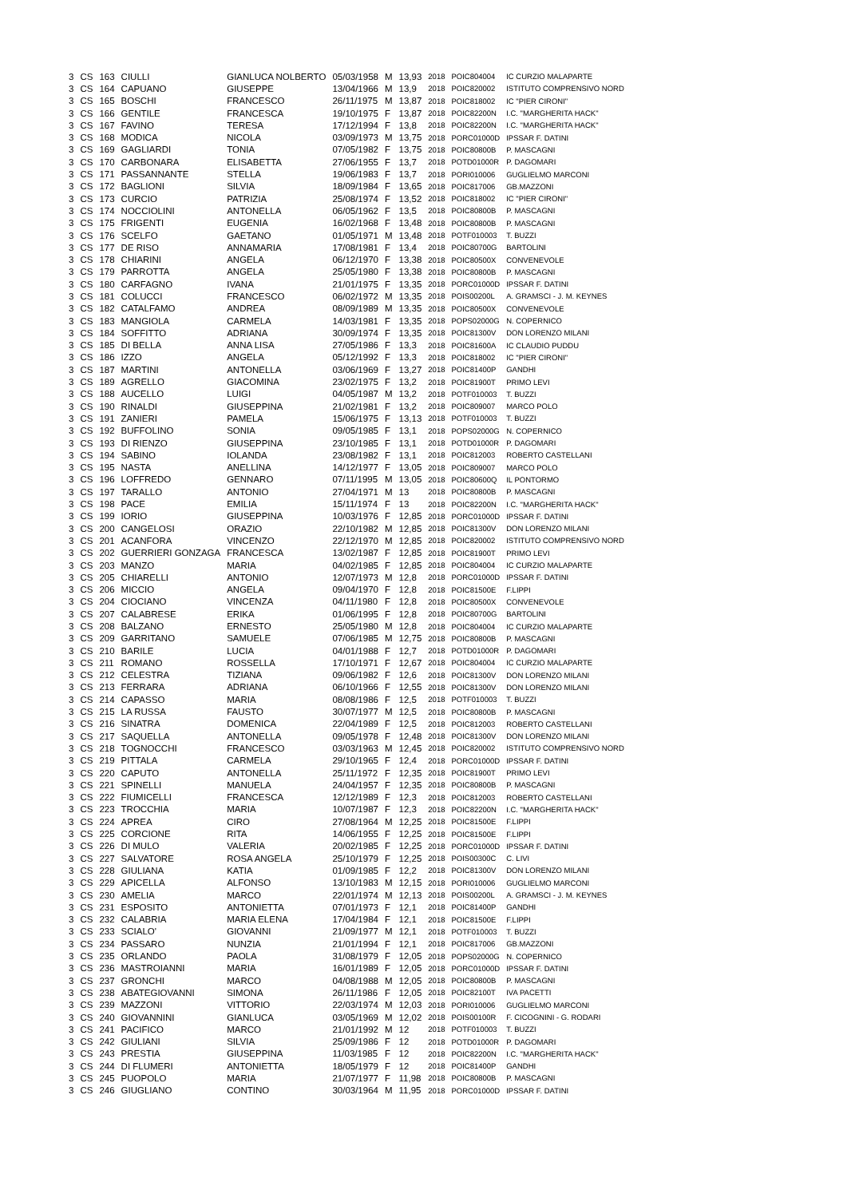| 3 | CS | 163 | CIULLI | GIANLUCA NOLBERTO | 05/03/1958 | M | 13,93 | 2018 | POIC804004 | IC CURZIO MALAPARTE |
| 3 | CS | 164 | CAPUANO | GIUSEPPE | 13/04/1966 | M | 13,9 | 2018 | POIC820002 | ISTITUTO COMPRENSIVO NORD |
| 3 | CS | 165 | BOSCHI | FRANCESCO | 26/11/1975 | M | 13,87 | 2018 | POIC818002 | IC "PIER CIRONI" |
| 3 | CS | 166 | GENTILE | FRANCESCA | 19/10/1975 | F | 13,87 | 2018 | POIC82200N | I.C. "MARGHERITA HACK" |
| 3 | CS | 167 | FAVINO | TERESA | 17/12/1994 | F | 13,8 | 2018 | POIC82200N | I.C. "MARGHERITA HACK" |
| 3 | CS | 168 | MODICA | NICOLA | 03/09/1973 | M | 13,75 | 2018 | PORC01000D | IPSSAR F. DATINI |
| 3 | CS | 169 | GAGLIARDI | TONIA | 07/05/1982 | F | 13,75 | 2018 | POIC80800B | P. MASCAGNI |
| 3 | CS | 170 | CARBONARA | ELISABETTA | 27/06/1955 | F | 13,7 | 2018 | POTD01000R | P. DAGOMARI |
| 3 | CS | 171 | PASSANNANTE | STELLA | 19/06/1983 | F | 13,7 | 2018 | PORI010006 | GUGLIELMO MARCONI |
| 3 | CS | 172 | BAGLIONI | SILVIA | 18/09/1984 | F | 13,65 | 2018 | POIC817006 | GB.MAZZONI |
| 3 | CS | 173 | CURCIO | PATRIZIA | 25/08/1974 | F | 13,52 | 2018 | POIC818002 | IC "PIER CIRONI" |
| 3 | CS | 174 | NOCCIOLINI | ANTONELLA | 06/05/1962 | F | 13,5 | 2018 | POIC80800B | P. MASCAGNI |
| 3 | CS | 175 | FRIGENTI | EUGENIA | 16/02/1968 | F | 13,48 | 2018 | POIC80800B | P. MASCAGNI |
| 3 | CS | 176 | SCELFO | GAETANO | 01/05/1971 | M | 13,48 | 2018 | POTF010003 | T. BUZZI |
| 3 | CS | 177 | DE RISO | ANNAMARIA | 17/08/1981 | F | 13,4 | 2018 | POIC80700G | BARTOLINI |
| 3 | CS | 178 | CHIARINI | ANGELA | 06/12/1970 | F | 13,38 | 2018 | POIC80500X | CONVENEVOLE |
| 3 | CS | 179 | PARROTTA | ANGELA | 25/05/1980 | F | 13,38 | 2018 | POIC80800B | P. MASCAGNI |
| 3 | CS | 180 | CARFAGNO | IVANA | 21/01/1975 | F | 13,35 | 2018 | PORC01000D | IPSSAR F. DATINI |
| 3 | CS | 181 | COLUCCI | FRANCESCO | 06/02/1972 | M | 13,35 | 2018 | POIS00200L | A. GRAMSCI - J. M. KEYNES |
| 3 | CS | 182 | CATALFAMO | ANDREA | 08/09/1989 | M | 13,35 | 2018 | POIC80500X | CONVENEVOLE |
| 3 | CS | 183 | MANGIOLA | CARMELA | 14/03/1981 | F | 13,35 | 2018 | POPS02000G | N. COPERNICO |
| 3 | CS | 184 | SOFFITTO | ADRIANA | 30/09/1974 | F | 13,35 | 2018 | POIC81300V | DON LORENZO MILANI |
| 3 | CS | 185 | DI BELLA | ANNA LISA | 27/05/1986 | F | 13,3 | 2018 | POIC81600A | IC CLAUDIO PUDDU |
| 3 | CS | 186 | IZZO | ANGELA | 05/12/1992 | F | 13,3 | 2018 | POIC818002 | IC "PIER CIRONI" |
| 3 | CS | 187 | MARTINI | ANTONELLA | 03/06/1969 | F | 13,27 | 2018 | POIC81400P | GANDHI |
| 3 | CS | 189 | AGRELLO | GIACOMINA | 23/02/1975 | F | 13,2 | 2018 | POIC81900T | PRIMO LEVI |
| 3 | CS | 188 | AUCELLO | LUIGI | 04/05/1987 | M | 13,2 | 2018 | POTF010003 | T. BUZZI |
| 3 | CS | 190 | RINALDI | GIUSEPPINA | 21/02/1981 | F | 13,2 | 2018 | POIC809007 | MARCO POLO |
| 3 | CS | 191 | ZANIERI | PAMELA | 15/06/1975 | F | 13,13 | 2018 | POTF010003 | T. BUZZI |
| 3 | CS | 192 | BUFFOLINO | SONIA | 09/05/1985 | F | 13,1 | 2018 | POPS02000G | N. COPERNICO |
| 3 | CS | 193 | DI RIENZO | GIUSEPPINA | 23/10/1985 | F | 13,1 | 2018 | POTD01000R | P. DAGOMARI |
| 3 | CS | 194 | SABINO | IOLANDA | 23/08/1982 | F | 13,1 | 2018 | POIC812003 | ROBERTO CASTELLANI |
| 3 | CS | 195 | NASTA | ANELLINA | 14/12/1977 | F | 13,05 | 2018 | POIC809007 | MARCO POLO |
| 3 | CS | 196 | LOFFREDO | GENNARO | 07/11/1995 | M | 13,05 | 2018 | POIC80600Q | IL PONTORMO |
| 3 | CS | 197 | TARALLO | ANTONIO | 27/04/1971 | M | 13 | 2018 | POIC80800B | P. MASCAGNI |
| 3 | CS | 198 | PACE | EMILIA | 15/11/1974 | F | 13 | 2018 | POIC82200N | I.C. "MARGHERITA HACK" |
| 3 | CS | 199 | IORIO | GIUSEPPINA | 10/03/1976 | F | 12,85 | 2018 | PORC01000D | IPSSAR F. DATINI |
| 3 | CS | 200 | CANGELOSI | ORAZIO | 22/10/1982 | M | 12,85 | 2018 | POIC81300V | DON LORENZO MILANI |
| 3 | CS | 201 | ACANFORA | VINCENZO | 22/12/1970 | M | 12,85 | 2018 | POIC820002 | ISTITUTO COMPRENSIVO NORD |
| 3 | CS | 202 | GUERRIERI GONZAGA | FRANCESCA | 13/02/1987 | F | 12,85 | 2018 | POIC81900T | PRIMO LEVI |
| 3 | CS | 203 | MANZO | MARIA | 04/02/1985 | F | 12,85 | 2018 | POIC804004 | IC CURZIO MALAPARTE |
| 3 | CS | 205 | CHIARELLI | ANTONIO | 12/07/1973 | M | 12,8 | 2018 | PORC01000D | IPSSAR F. DATINI |
| 3 | CS | 206 | MICCIO | ANGELA | 09/04/1970 | F | 12,8 | 2018 | POIC81500E | F.LIPPI |
| 3 | CS | 204 | CIOCIANO | VINCENZA | 04/11/1980 | F | 12,8 | 2018 | POIC80500X | CONVENEVOLE |
| 3 | CS | 207 | CALABRESE | ERIKA | 01/06/1995 | F | 12,8 | 2018 | POIC80700G | BARTOLINI |
| 3 | CS | 208 | BALZANO | ERNESTO | 25/05/1980 | M | 12,8 | 2018 | POIC804004 | IC CURZIO MALAPARTE |
| 3 | CS | 209 | GARRITANO | SAMUELE | 07/06/1985 | M | 12,75 | 2018 | POIC80800B | P. MASCAGNI |
| 3 | CS | 210 | BARILE | LUCIA | 04/01/1988 | F | 12,7 | 2018 | POTD01000R | P. DAGOMARI |
| 3 | CS | 211 | ROMANO | ROSSELLA | 17/10/1971 | F | 12,67 | 2018 | POIC804004 | IC CURZIO MALAPARTE |
| 3 | CS | 212 | CELESTRA | TIZIANA | 09/06/1982 | F | 12,6 | 2018 | POIC81300V | DON LORENZO MILANI |
| 3 | CS | 213 | FERRARA | ADRIANA | 06/10/1966 | F | 12,55 | 2018 | POIC81300V | DON LORENZO MILANI |
| 3 | CS | 214 | CAPASSO | MARIA | 08/08/1986 | F | 12,5 | 2018 | POTF010003 | T. BUZZI |
| 3 | CS | 215 | LA RUSSA | FAUSTO | 30/07/1977 | M | 12,5 | 2018 | POIC80800B | P. MASCAGNI |
| 3 | CS | 216 | SINATRA | DOMENICA | 22/04/1989 | F | 12,5 | 2018 | POIC812003 | ROBERTO CASTELLANI |
| 3 | CS | 217 | SAQUELLA | ANTONELLA | 09/05/1978 | F | 12,48 | 2018 | POIC81300V | DON LORENZO MILANI |
| 3 | CS | 218 | TOGNOCCHI | FRANCESCO | 03/03/1963 | M | 12,45 | 2018 | POIC820002 | ISTITUTO COMPRENSIVO NORD |
| 3 | CS | 219 | PITTALA | CARMELA | 29/10/1965 | F | 12,4 | 2018 | PORC01000D | IPSSAR F. DATINI |
| 3 | CS | 220 | CAPUTO | ANTONELLA | 25/11/1972 | F | 12,35 | 2018 | POIC81900T | PRIMO LEVI |
| 3 | CS | 221 | SPINELLI | MANUELA | 24/04/1957 | F | 12,35 | 2018 | POIC80800B | P. MASCAGNI |
| 3 | CS | 222 | FIUMICELLI | FRANCESCA | 12/12/1989 | F | 12,3 | 2018 | POIC812003 | ROBERTO CASTELLANI |
| 3 | CS | 223 | TROCCHIA | MARIA | 10/07/1987 | F | 12,3 | 2018 | POIC82200N | I.C. "MARGHERITA HACK" |
| 3 | CS | 224 | APREA | CIRO | 27/08/1964 | M | 12,25 | 2018 | POIC81500E | F.LIPPI |
| 3 | CS | 225 | CORCIONE | RITA | 14/06/1955 | F | 12,25 | 2018 | POIC81500E | F.LIPPI |
| 3 | CS | 226 | DI MULO | VALERIA | 20/02/1985 | F | 12,25 | 2018 | PORC01000D | IPSSAR F. DATINI |
| 3 | CS | 227 | SALVATORE | ROSA ANGELA | 25/10/1979 | F | 12,25 | 2018 | POIS00300C | C. LIVI |
| 3 | CS | 228 | GIULIANA | KATIA | 01/09/1985 | F | 12,2 | 2018 | POIC81300V | DON LORENZO MILANI |
| 3 | CS | 229 | APICELLA | ALFONSO | 13/10/1983 | M | 12,15 | 2018 | PORI010006 | GUGLIELMO MARCONI |
| 3 | CS | 230 | AMELIA | MARCO | 22/01/1974 | M | 12,13 | 2018 | POIS00200L | A. GRAMSCI - J. M. KEYNES |
| 3 | CS | 231 | ESPOSITO | ANTONIETTA | 07/01/1973 | F | 12,1 | 2018 | POIC81400P | GANDHI |
| 3 | CS | 232 | CALABRIA | MARIA ELENA | 17/04/1984 | F | 12,1 | 2018 | POIC81500E | F.LIPPI |
| 3 | CS | 233 | SCIALO' | GIOVANNI | 21/09/1977 | M | 12,1 | 2018 | POTF010003 | T. BUZZI |
| 3 | CS | 234 | PASSARO | NUNZIA | 21/01/1994 | F | 12,1 | 2018 | POIC817006 | GB.MAZZONI |
| 3 | CS | 235 | ORLANDO | PAOLA | 31/08/1979 | F | 12,05 | 2018 | POPS02000G | N. COPERNICO |
| 3 | CS | 236 | MASTROIANNI | MARIA | 16/01/1989 | F | 12,05 | 2018 | PORC01000D | IPSSAR F. DATINI |
| 3 | CS | 237 | GRONCHI | MARCO | 04/08/1988 | M | 12,05 | 2018 | POIC80800B | P. MASCAGNI |
| 3 | CS | 238 | ABATEGIOVANNI | SIMONA | 26/11/1986 | F | 12,05 | 2018 | POIC82100T | IVA PACETTI |
| 3 | CS | 239 | MAZZONI | VITTORIO | 22/03/1974 | M | 12,03 | 2018 | PORI010006 | GUGLIELMO MARCONI |
| 3 | CS | 240 | GIOVANNINI | GIANLUCA | 03/05/1969 | M | 12,02 | 2018 | POIS00100R | F. CICOGNINI - G. RODARI |
| 3 | CS | 241 | PACIFICO | MARCO | 21/01/1992 | M | 12 | 2018 | POTF010003 | T. BUZZI |
| 3 | CS | 242 | GIULIANI | SILVIA | 25/09/1986 | F | 12 | 2018 | POTD01000R | P. DAGOMARI |
| 3 | CS | 243 | PRESTIA | GIUSEPPINA | 11/03/1985 | F | 12 | 2018 | POIC82200N | I.C. "MARGHERITA HACK" |
| 3 | CS | 244 | DI FLUMERI | ANTONIETTA | 18/05/1979 | F | 12 | 2018 | POIC81400P | GANDHI |
| 3 | CS | 245 | PUOPOLO | MARIA | 21/07/1977 | F | 11,98 | 2018 | POIC80800B | P. MASCAGNI |
| 3 | CS | 246 | GIUGLIANO | CONTINO | 30/03/1964 | M | 11,95 | 2018 | PORC01000D | IPSSAR F. DATINI |